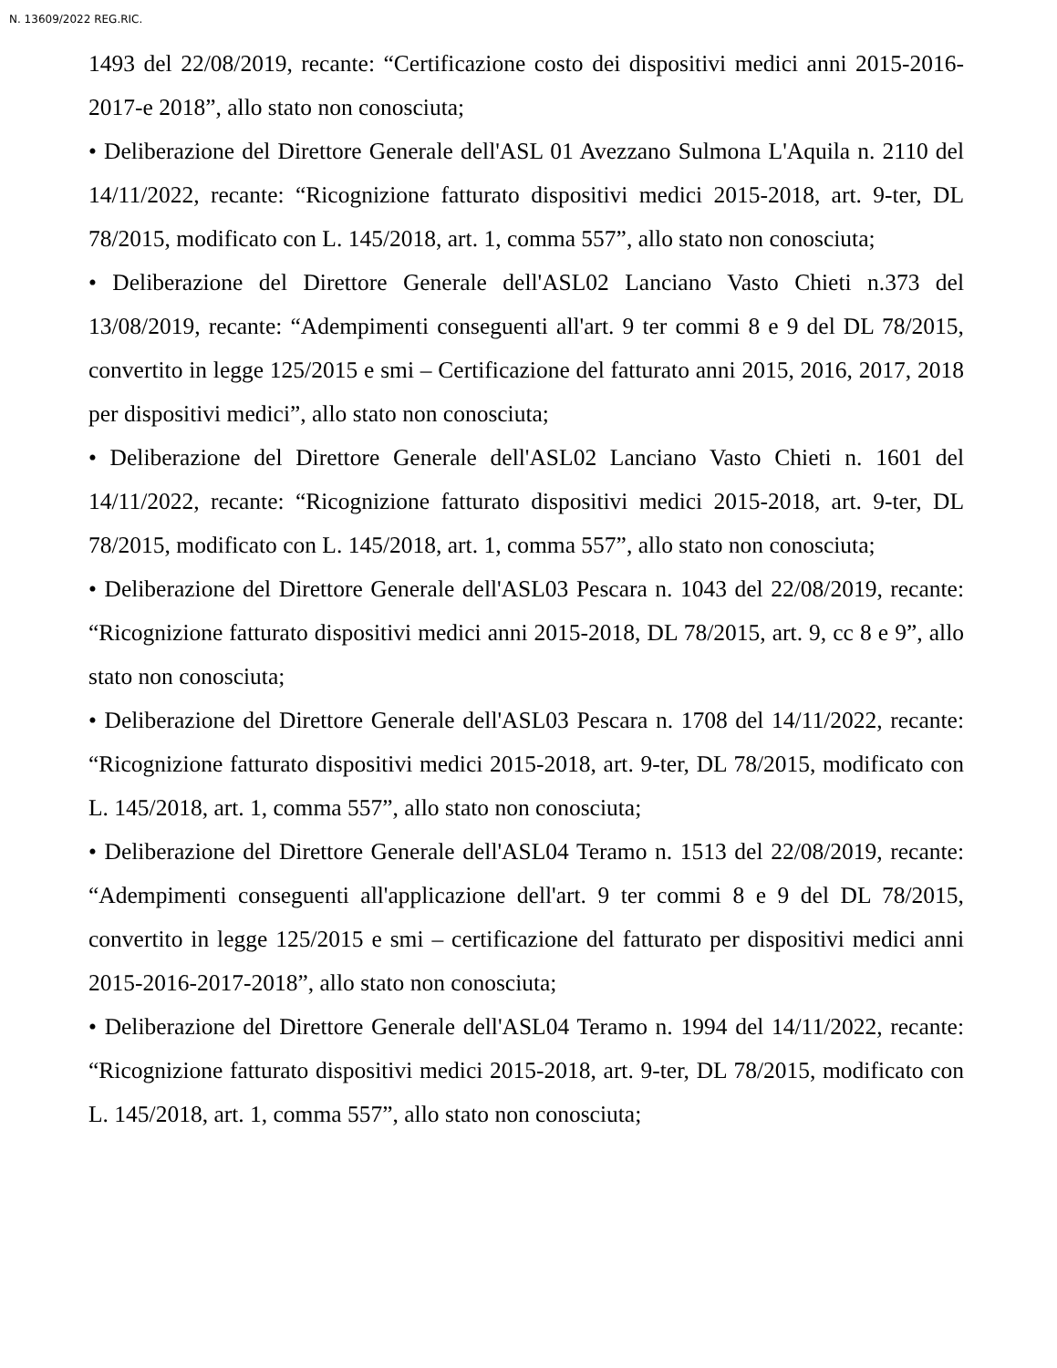N. 13609/2022 REG.RIC.
1493 del 22/08/2019, recante: “Certificazione costo dei dispositivi medici anni 2015-2016-2017-e 2018”, allo stato non conosciuta;
• Deliberazione del Direttore Generale dell'ASL 01 Avezzano Sulmona L'Aquila n. 2110 del 14/11/2022, recante: “Ricognizione fatturato dispositivi medici 2015-2018, art. 9-ter, DL 78/2015, modificato con L. 145/2018, art. 1, comma 557”, allo stato non conosciuta;
• Deliberazione del Direttore Generale dell'ASL02 Lanciano Vasto Chieti n.373 del 13/08/2019, recante: “Adempimenti conseguenti all'art. 9 ter commi 8 e 9 del DL 78/2015, convertito in legge 125/2015 e smi – Certificazione del fatturato anni 2015, 2016, 2017, 2018 per dispositivi medici”, allo stato non conosciuta;
• Deliberazione del Direttore Generale dell'ASL02 Lanciano Vasto Chieti n. 1601 del 14/11/2022, recante: “Ricognizione fatturato dispositivi medici 2015-2018, art. 9-ter, DL 78/2015, modificato con L. 145/2018, art. 1, comma 557”, allo stato non conosciuta;
• Deliberazione del Direttore Generale dell'ASL03 Pescara n. 1043 del 22/08/2019, recante: “Ricognizione fatturato dispositivi medici anni 2015-2018, DL 78/2015, art. 9, cc 8 e 9”, allo stato non conosciuta;
• Deliberazione del Direttore Generale dell'ASL03 Pescara n. 1708 del 14/11/2022, recante: “Ricognizione fatturato dispositivi medici 2015-2018, art. 9-ter, DL 78/2015, modificato con L. 145/2018, art. 1, comma 557”, allo stato non conosciuta;
• Deliberazione del Direttore Generale dell'ASL04 Teramo n. 1513 del 22/08/2019, recante: “Adempimenti conseguenti all'applicazione dell'art. 9 ter commi 8 e 9 del DL 78/2015, convertito in legge 125/2015 e smi – certificazione del fatturato per dispositivi medici anni 2015-2016-2017-2018”, allo stato non conosciuta;
• Deliberazione del Direttore Generale dell'ASL04 Teramo n. 1994 del 14/11/2022, recante: “Ricognizione fatturato dispositivi medici 2015-2018, art. 9-ter, DL 78/2015, modificato con L. 145/2018, art. 1, comma 557”, allo stato non conosciuta;